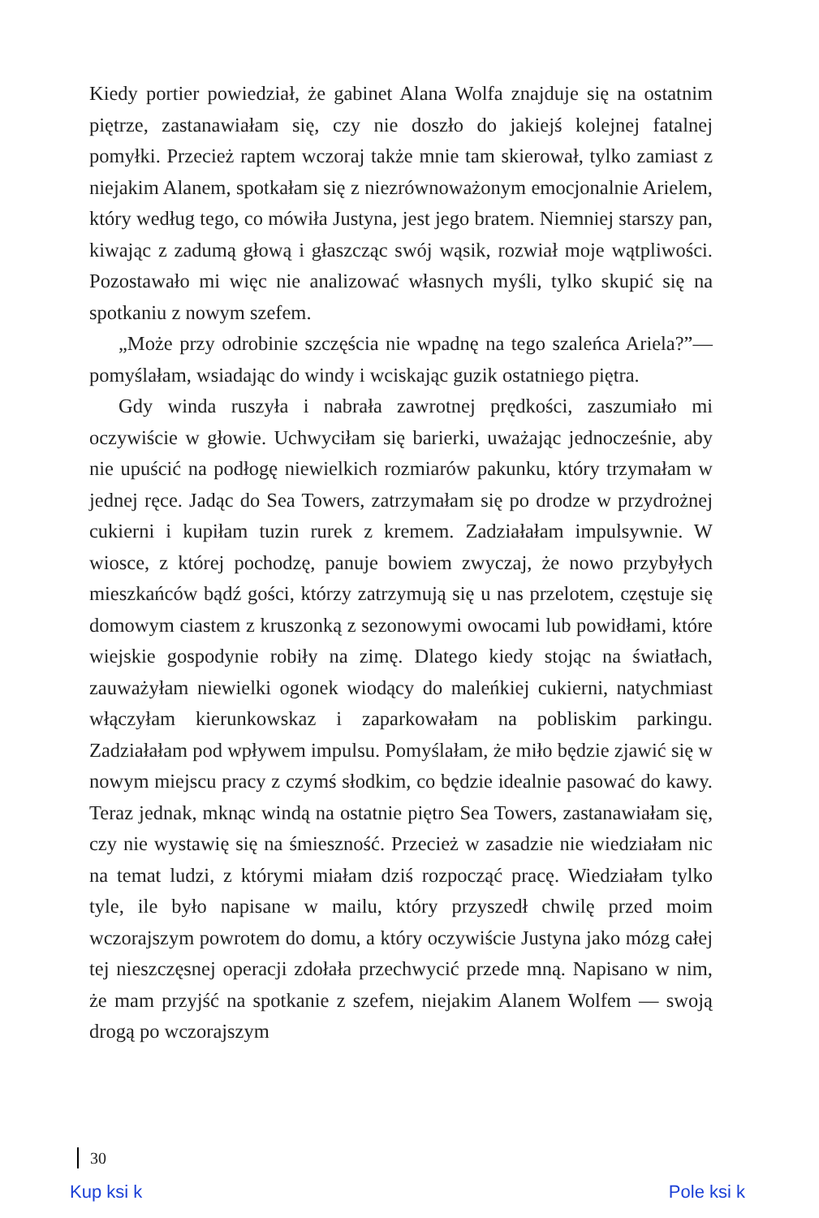Kiedy portier powiedział, że gabinet Alana Wolfa znajduje się na ostatnim piętrze, zastanawiałam się, czy nie doszło do jakiejś kolejnej fatalnej pomyłki. Przecież raptem wczoraj także mnie tam skierował, tylko zamiast z niejakim Alanem, spotkałam się z niezrównoważonym emocjonalnie Arielem, który według tego, co mówiła Justyna, jest jego bratem. Niemniej starszy pan, kiwając z zadumą głową i głaszcząc swój wąsik, rozwiał moje wątpliwości. Pozostawało mi więc nie analizować własnych myśli, tylko skupić się na spotkaniu z nowym szefem.
„Może przy odrobinie szczęścia nie wpadnę na tego szaleńca Ariela?”— pomyślałam, wsiadając do windy i wciskając guzik ostatniego piętra.
Gdy winda ruszyła i nabrała zawrotnej prędkości, zaszumiało mi oczywiście w głowie. Uchwyciłam się barierki, uważając jednocześnie, aby nie upuścić na podłogę niewielkich rozmiarów pakunku, który trzymałam w jednej ręce. Jadąc do Sea Towers, zatrzymałam się po drodze w przydrożnej cukierni i kupiłam tuzin rurek z kremem. Zadziałałam impulsywnie. W wiosce, z której pochodzę, panuje bowiem zwyczaj, że nowo przybyłych mieszkańców bądź gości, którzy zatrzymują się u nas przelotem, częstuje się domowym ciastem z kruszonką z sezonowymi owocami lub powidłami, które wiejskie gospodynie robiły na zimę. Dlatego kiedy stojąc na światłach, zauważyłam niewielki ogonek wiodący do maleńkiej cukierni, natychmiast włączyłam kierunkowskaz i zaparkowałam na pobliskim parkingu. Zadziałałam pod wpływem impulsu. Pomyślałam, że miło będzie zjawić się w nowym miejscu pracy z czymś słodkim, co będzie idealnie pasować do kawy. Teraz jednak, mknąc windą na ostatnie piętro Sea Towers, zastanawiałam się, czy nie wystawię się na śmieszność. Przecież w zasadzie nie wiedziałam nic na temat ludzi, z którymi miałam dziś rozpocząć pracę. Wiedziałam tylko tyle, ile było napisane w mailu, który przyszedł chwilę przed moim wczorajszym powrotem do domu, a który oczywiście Justyna jako mózg całej tej nieszczęsnej operacji zdołała przechwycić przede mną. Napisano w nim, że mam przyjść na spotkanie z szefem, niejakim Alanem Wolfem — swoją drogą po wczorajszym
30
Kup ksi k Pole ksi k